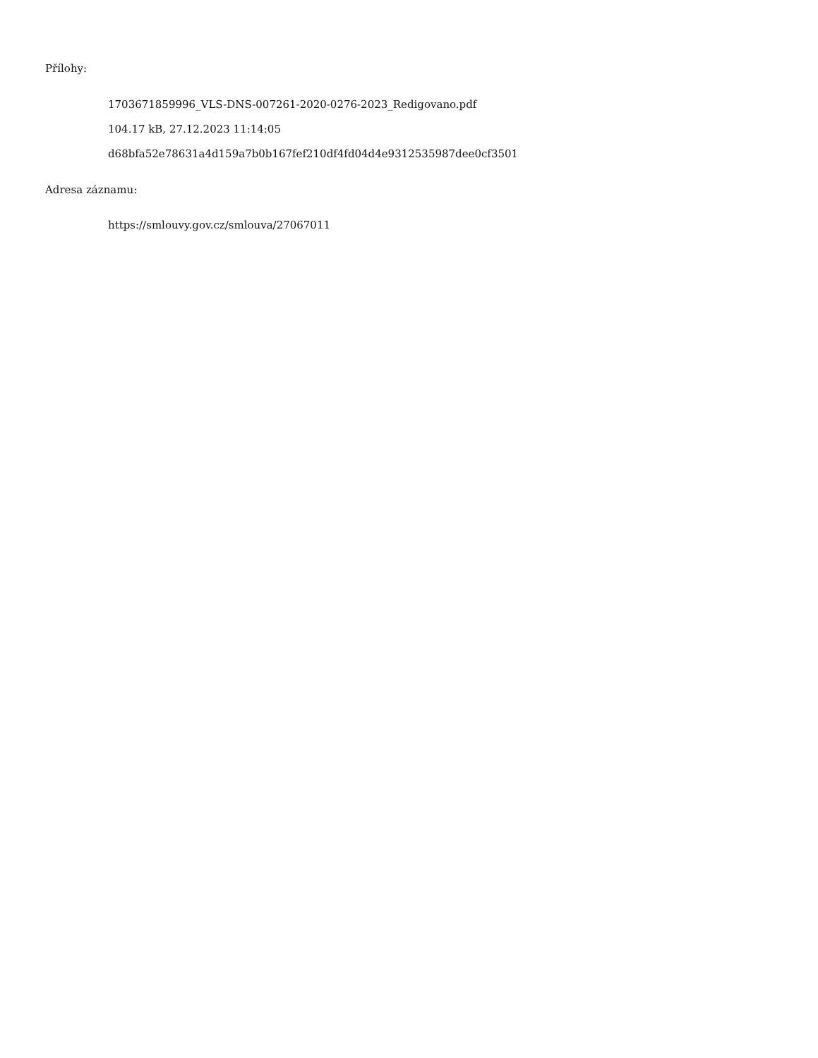Přílohy:
1703671859996_VLS-DNS-007261-2020-0276-2023_Redigovano.pdf
104.17 kB, 27.12.2023 11:14:05
d68bfa52e78631a4d159a7b0b167fef210df4fd04d4e9312535987dee0cf3501
Adresa záznamu:
https://smlouvy.gov.cz/smlouva/27067011